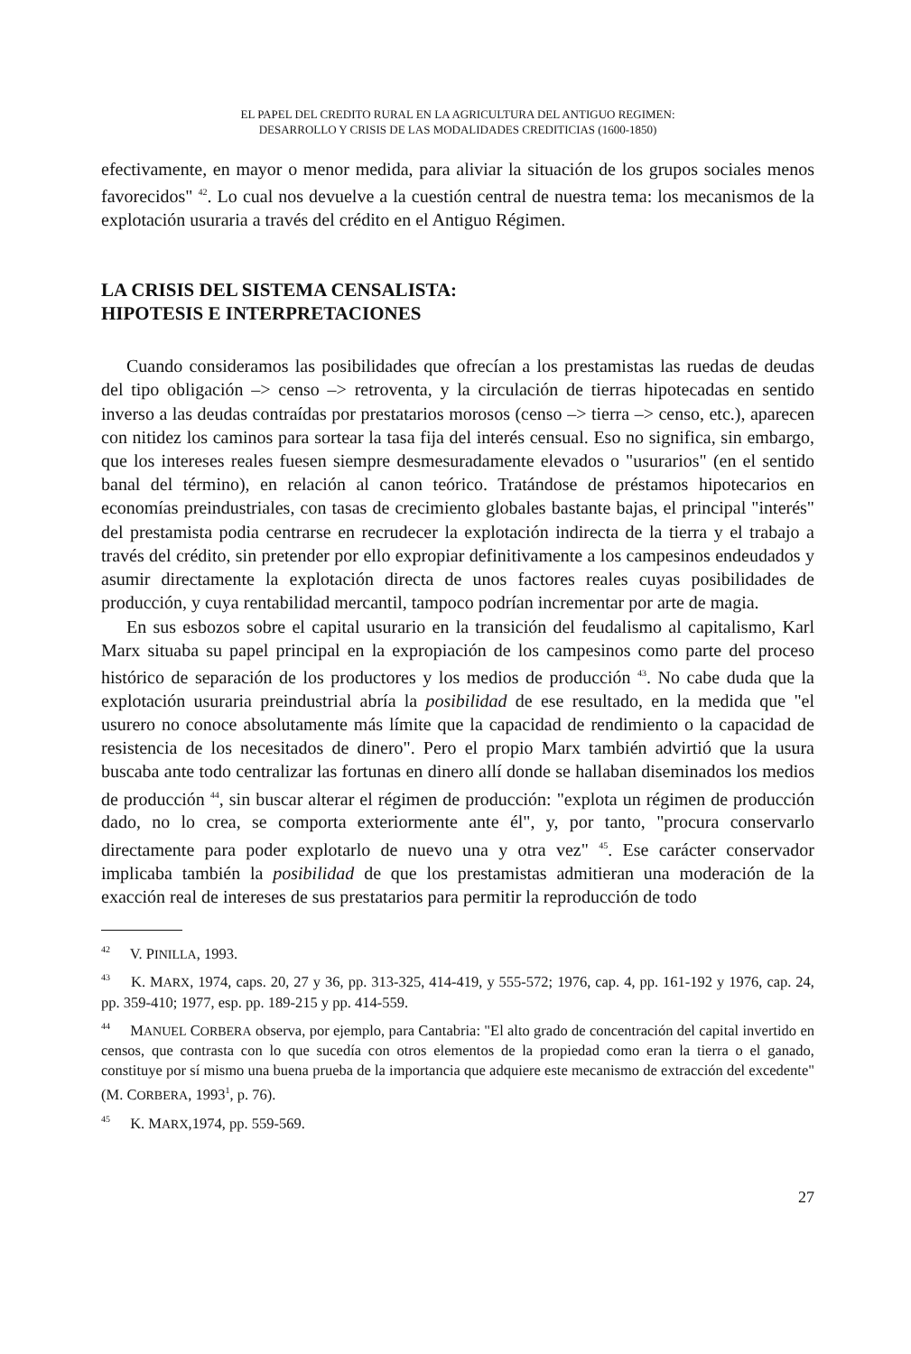EL PAPEL DEL CREDITO RURAL EN LA AGRICULTURA DEL ANTIGUO REGIMEN:
DESARROLLO Y CRISIS DE LAS MODALIDADES CREDITICIAS (1600-1850)
efectivamente, en mayor o menor medida, para aliviar la situación de los grupos sociales menos favorecidos" <sup>42</sup>. Lo cual nos devuelve a la cuestión central de nuestra tema: los mecanismos de la explotación usuraria a través del crédito en el Antiguo Régimen.
LA CRISIS DEL SISTEMA CENSALISTA:
HIPOTESIS E INTERPRETACIONES
Cuando consideramos las posibilidades que ofrecían a los prestamistas las ruedas de deudas del tipo obligación –> censo –> retroventa, y la circulación de tierras hipotecadas en sentido inverso a las deudas contraídas por prestatarios morosos (censo –> tierra –> censo, etc.), aparecen con nitidez los caminos para sortear la tasa fija del interés censual. Eso no significa, sin embargo, que los intereses reales fuesen siempre desmesuradamente elevados o "usurarios" (en el sentido banal del término), en relación al canon teórico. Tratándose de préstamos hipotecarios en economías preindustriales, con tasas de crecimiento globales bastante bajas, el principal "interés" del prestamista podia centrarse en recrudecer la explotación indirecta de la tierra y el trabajo a través del crédito, sin pretender por ello expropiar definitivamente a los campesinos endeudados y asumir directamente la explotación directa de unos factores reales cuyas posibilidades de producción, y cuya rentabilidad mercantil, tampoco podrían incrementar por arte de magia.
En sus esbozos sobre el capital usurario en la transición del feudalismo al capitalismo, Karl Marx situaba su papel principal en la expropiación de los campesinos como parte del proceso histórico de separación de los productores y los medios de producción <sup>43</sup>. No cabe duda que la explotación usuraria preindustrial abría la posibilidad de ese resultado, en la medida que "el usurero no conoce absolutamente más límite que la capacidad de rendimiento o la capacidad de resistencia de los necesitados de dinero". Pero el propio Marx también advirtió que la usura buscaba ante todo centralizar las fortunas en dinero allí donde se hallaban diseminados los medios de producción <sup>44</sup>, sin buscar alterar el régimen de producción: "explota un régimen de producción dado, no lo crea, se comporta exteriormente ante él", y, por tanto, "procura conservarlo directamente para poder explotarlo de nuevo una y otra vez" <sup>45</sup>. Ese carácter conservador implicaba también la posibilidad de que los prestamistas admitieran una moderación de la exacción real de intereses de sus prestatarios para permitir la reproducción de todo
<sup>42</sup> V. PINILLA, 1993.
<sup>43</sup> K. MARX, 1974, caps. 20, 27 y 36, pp. 313-325, 414-419, y 555-572; 1976, cap. 4, pp. 161-192 y 1976, cap. 24, pp. 359-410; 1977, esp. pp. 189-215 y pp. 414-559.
<sup>44</sup> MANUEL CORBERA observa, por ejemplo, para Cantabria: "El alto grado de concentración del capital invertido en censos, que contrasta con lo que sucedía con otros elementos de la propiedad como eran la tierra o el ganado, constituye por sí mismo una buena prueba de la importancia que adquiere este mecanismo de extracción del excedente" (M. CORBERA, 1993<sup>1</sup>, p. 76).
<sup>45</sup> K. MARX,1974, pp. 559-569.
27